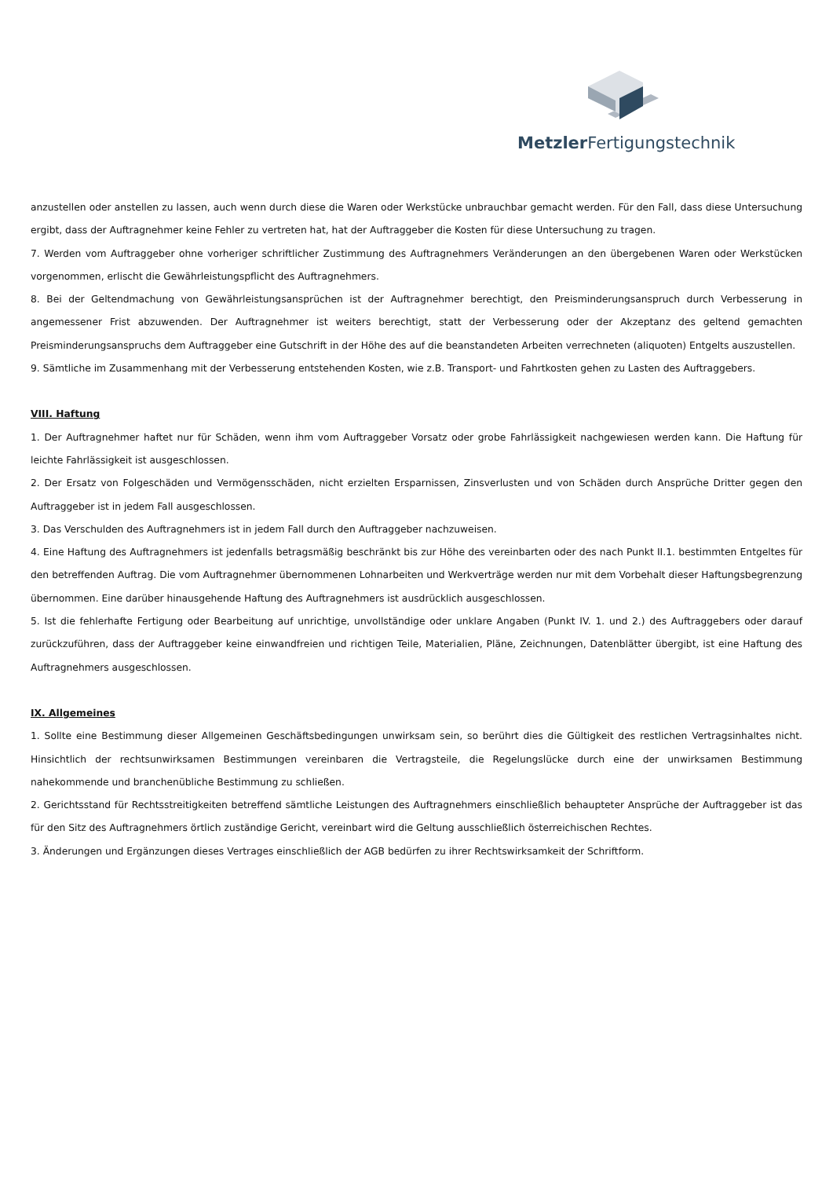Metzler Fertigungstechnik
anzustellen oder anstellen zu lassen, auch wenn durch diese die Waren oder Werkstücke unbrauchbar gemacht werden. Für den Fall, dass diese Untersuchung ergibt, dass der Auftragnehmer keine Fehler zu vertreten hat, hat der Auftraggeber die Kosten für diese Untersuchung zu tragen.
7. Werden vom Auftraggeber ohne vorheriger schriftlicher Zustimmung des Auftragnehmers Veränderungen an den übergebenen Waren oder Werkstücken vorgenommen, erlischt die Gewährleistungspflicht des Auftragnehmers.
8. Bei der Geltendmachung von Gewährleistungsansprüchen ist der Auftragnehmer berechtigt, den Preisminderungsanspruch durch Verbesserung in angemessener Frist abzuwenden. Der Auftragnehmer ist weiters berechtigt, statt der Verbesserung oder der Akzeptanz des geltend gemachten Preisminderungsanspruchs dem Auftraggeber eine Gutschrift in der Höhe des auf die beanstandeten Arbeiten verrechneten (aliquoten) Entgelts auszustellen.
9. Sämtliche im Zusammenhang mit der Verbesserung entstehenden Kosten, wie z.B. Transport- und Fahrtkosten gehen zu Lasten des Auftraggebers.
VIII. Haftung
1. Der Auftragnehmer haftet nur für Schäden, wenn ihm vom Auftraggeber Vorsatz oder grobe Fahrlässigkeit nachgewiesen werden kann. Die Haftung für leichte Fahrlässigkeit ist ausgeschlossen.
2. Der Ersatz von Folgeschäden und Vermögensschäden, nicht erzielten Ersparnissen, Zinsverlusten und von Schäden durch Ansprüche Dritter gegen den Auftraggeber ist in jedem Fall ausgeschlossen.
3. Das Verschulden des Auftragnehmers ist in jedem Fall durch den Auftraggeber nachzuweisen.
4. Eine Haftung des Auftragnehmers ist jedenfalls betragsmäßig beschränkt bis zur Höhe des vereinbarten oder des nach Punkt II.1. bestimmten Entgeltes für den betreffenden Auftrag. Die vom Auftragnehmer übernommenen Lohnarbeiten und Werkverträge werden nur mit dem Vorbehalt dieser Haftungsbegrenzung übernommen. Eine darüber hinausgehende Haftung des Auftragnehmers ist ausdrücklich ausgeschlossen.
5. Ist die fehlerhafte Fertigung oder Bearbeitung auf unrichtige, unvollständige oder unklare Angaben (Punkt IV. 1. und 2.) des Auftraggebers oder darauf zurückzuführen, dass der Auftraggeber keine einwandfreien und richtigen Teile, Materialien, Pläne, Zeichnungen, Datenblätter übergibt, ist eine Haftung des Auftragnehmers ausgeschlossen.
IX. Allgemeines
1. Sollte eine Bestimmung dieser Allgemeinen Geschäftsbedingungen unwirksam sein, so berührt dies die Gültigkeit des restlichen Vertragsinhaltes nicht. Hinsichtlich der rechtsunwirksamen Bestimmungen vereinbaren die Vertragsteile, die Regelungslücke durch eine der unwirksamen Bestimmung nahekommende und branchenübliche Bestimmung zu schließen.
2. Gerichtsstand für Rechtsstreitigkeiten betreffend sämtliche Leistungen des Auftragnehmers einschließlich behaupteter Ansprüche der Auftraggeber ist das für den Sitz des Auftragnehmers örtlich zuständige Gericht, vereinbart wird die Geltung ausschließlich österreichischen Rechtes.
3. Änderungen und Ergänzungen dieses Vertrages einschließlich der AGB bedürfen zu ihrer Rechtswirksamkeit der Schriftform.